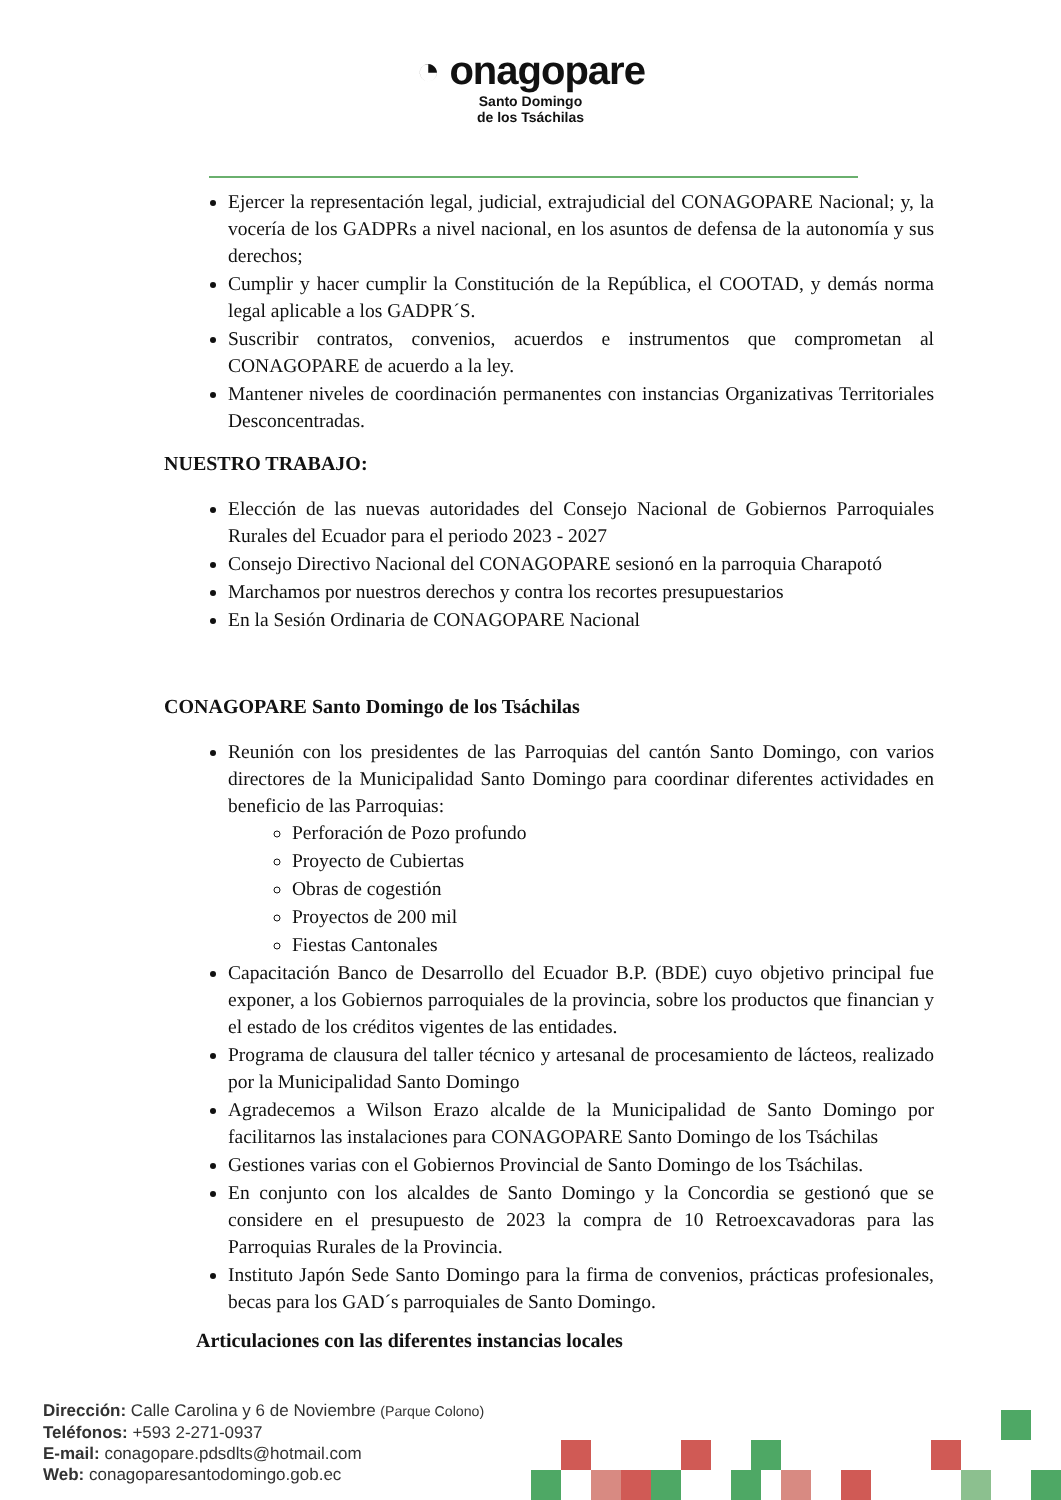◔ onagopare
Santo Domingo
de los Tsáchilas
Ejercer la representación legal, judicial, extrajudicial del CONAGOPARE Nacional; y, la vocería de los GADPRs a nivel nacional, en los asuntos de defensa de la autonomía y sus derechos;
Cumplir y hacer cumplir la Constitución de la República, el COOTAD, y demás norma legal aplicable a los GADPR´S.
Suscribir contratos, convenios, acuerdos e instrumentos que comprometan al CONAGOPARE de acuerdo a la ley.
Mantener niveles de coordinación permanentes con instancias Organizativas Territoriales Desconcentradas.
NUESTRO TRABAJO:
Elección de las nuevas autoridades del Consejo Nacional de Gobiernos Parroquiales Rurales del Ecuador para el periodo 2023 - 2027
Consejo Directivo Nacional del CONAGOPARE sesionó en la parroquia Charapotó
Marchamos por nuestros derechos y contra los recortes presupuestarios
En la Sesión Ordinaria de CONAGOPARE Nacional
CONAGOPARE Santo Domingo de los Tsáchilas
Reunión con los presidentes de las Parroquias del cantón Santo Domingo, con varios directores de la Municipalidad Santo Domingo para coordinar diferentes actividades en beneficio de las Parroquias:
Perforación de Pozo profundo
Proyecto de Cubiertas
Obras de cogestión
Proyectos de 200 mil
Fiestas Cantonales
Capacitación Banco de Desarrollo del Ecuador B.P. (BDE) cuyo objetivo principal fue exponer, a los Gobiernos parroquiales de la provincia, sobre los productos que financian y el estado de los créditos vigentes de las entidades.
Programa de clausura del taller técnico y artesanal de procesamiento de lácteos, realizado por la Municipalidad Santo Domingo
Agradecemos a Wilson Erazo alcalde de la Municipalidad de Santo Domingo por facilitarnos las instalaciones para CONAGOPARE Santo Domingo de los Tsáchilas
Gestiones varias con el Gobiernos Provincial de Santo Domingo de los Tsáchilas.
En conjunto con los alcaldes de Santo Domingo y la Concordia se gestionó que se considere en el presupuesto de 2023 la compra de 10 Retroexcavadoras para las Parroquias Rurales de la Provincia.
Instituto Japón Sede Santo Domingo para la firma de convenios, prácticas profesionales, becas para los GAD´s parroquiales de Santo Domingo.
Articulaciones con las diferentes instancias locales
Dirección: Calle Carolina y 6 de Noviembre (Parque Colono)
Teléfonos: +593 2-271-0937
E-mail: conagopare.pdsdlts@hotmail.com
Web: conagoparesantodomingo.gob.ec